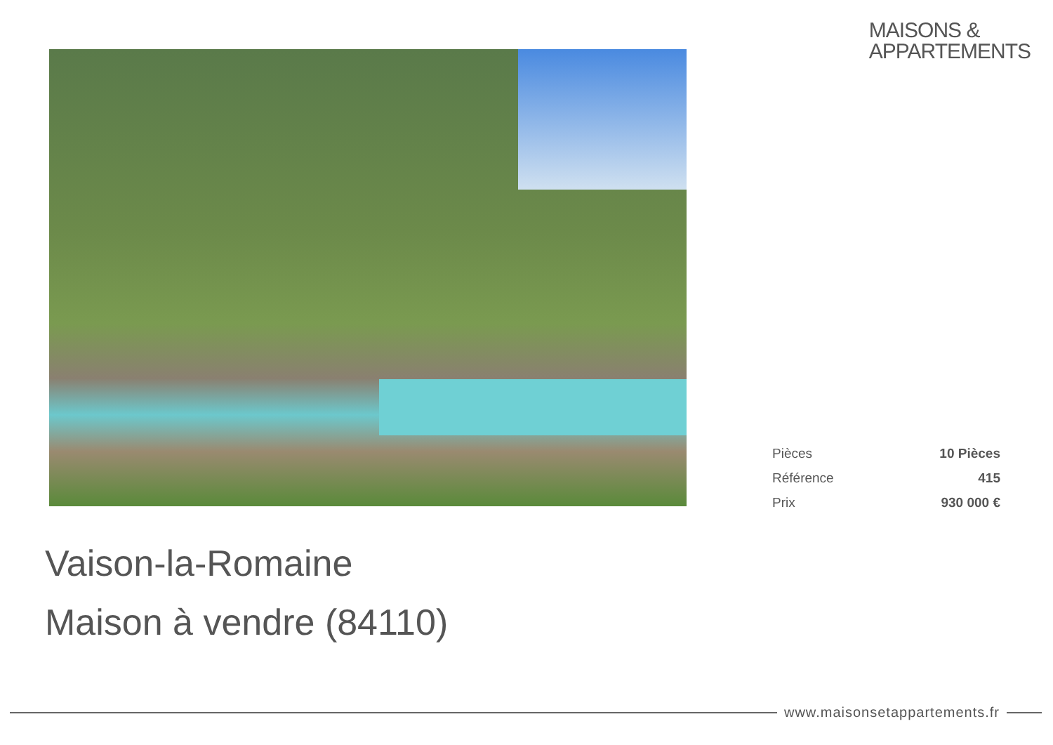MAISONS &
APPARTEMENTS
| Pièces | 10 Pièces |
| Référence | 415 |
| Prix | 930 000 € |
Vaison-la-Romaine
Maison à vendre (84110)
www.maisonsetappartements.fr